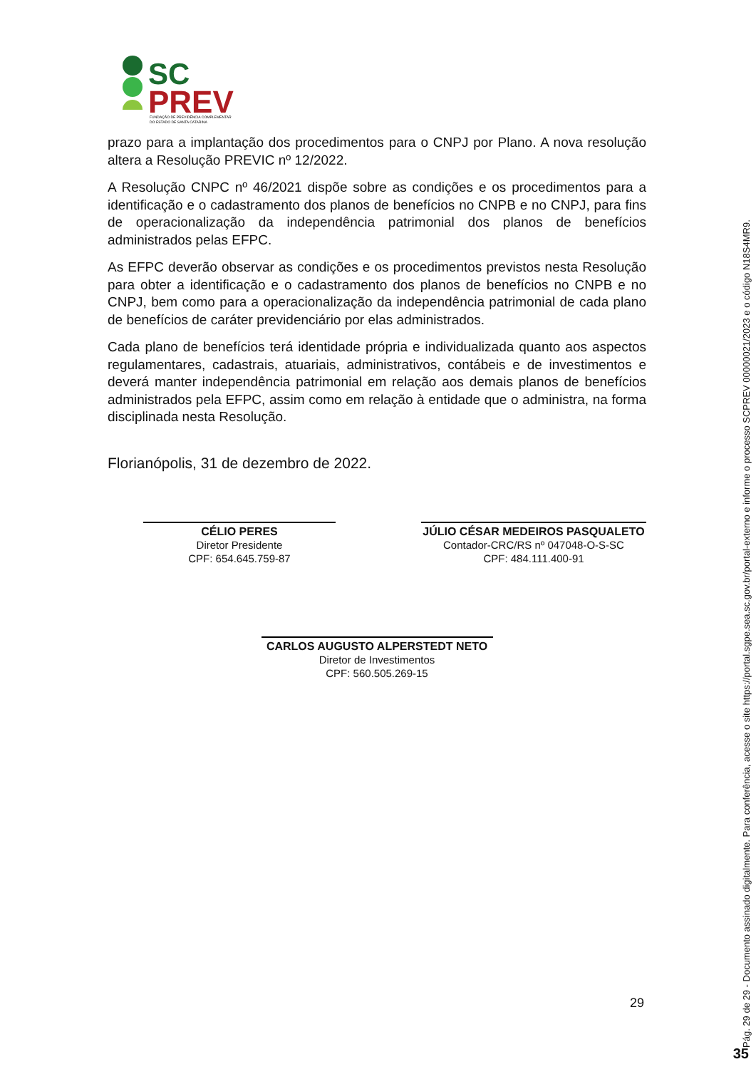SC
PREV
FUNDAÇÃO DE PREVIDÊNCIA COMPLEMENTAR
DO ESTADO DE SANTA CATARINA
prazo para a implantação dos procedimentos para o CNPJ por Plano. A nova resolução altera a Resolução PREVIC nº 12/2022.
A Resolução CNPC nº 46/2021 dispõe sobre as condições e os procedimentos para a identificação e o cadastramento dos planos de benefícios no CNPB e no CNPJ, para fins de operacionalização da independência patrimonial dos planos de benefícios administrados pelas EFPC.
As EFPC deverão observar as condições e os procedimentos previstos nesta Resolução para obter a identificação e o cadastramento dos planos de benefícios no CNPB e no CNPJ, bem como para a operacionalização da independência patrimonial de cada plano de benefícios de caráter previdenciário por elas administrados.
Cada plano de benefícios terá identidade própria e individualizada quanto aos aspectos regulamentares, cadastrais, atuariais, administrativos, contábeis e de investimentos e deverá manter independência patrimonial em relação aos demais planos de benefícios administrados pela EFPC, assim como em relação à entidade que o administra, na forma disciplinada nesta Resolução.
Florianópolis, 31 de dezembro de 2022.
CÉLIO PERES
Diretor Presidente
CPF: 654.645.759-87
JÚLIO CÉSAR MEDEIROS PASQUALETO
Contador-CRC/RS nº 047048-O-S-SC
CPF: 484.111.400-91
CARLOS AUGUSTO ALPERSTEDT NETO
Diretor de Investimentos
CPF: 560.505.269-15
29
Pág. 29 de 29 - Documento assinado digitalmente. Para conferência, acesse o site https://portal.sgpe.sea.sc.gov.br/portal-externo e informe o processo SCPREV 00000021/2023 e o código N18S4MR9.
35